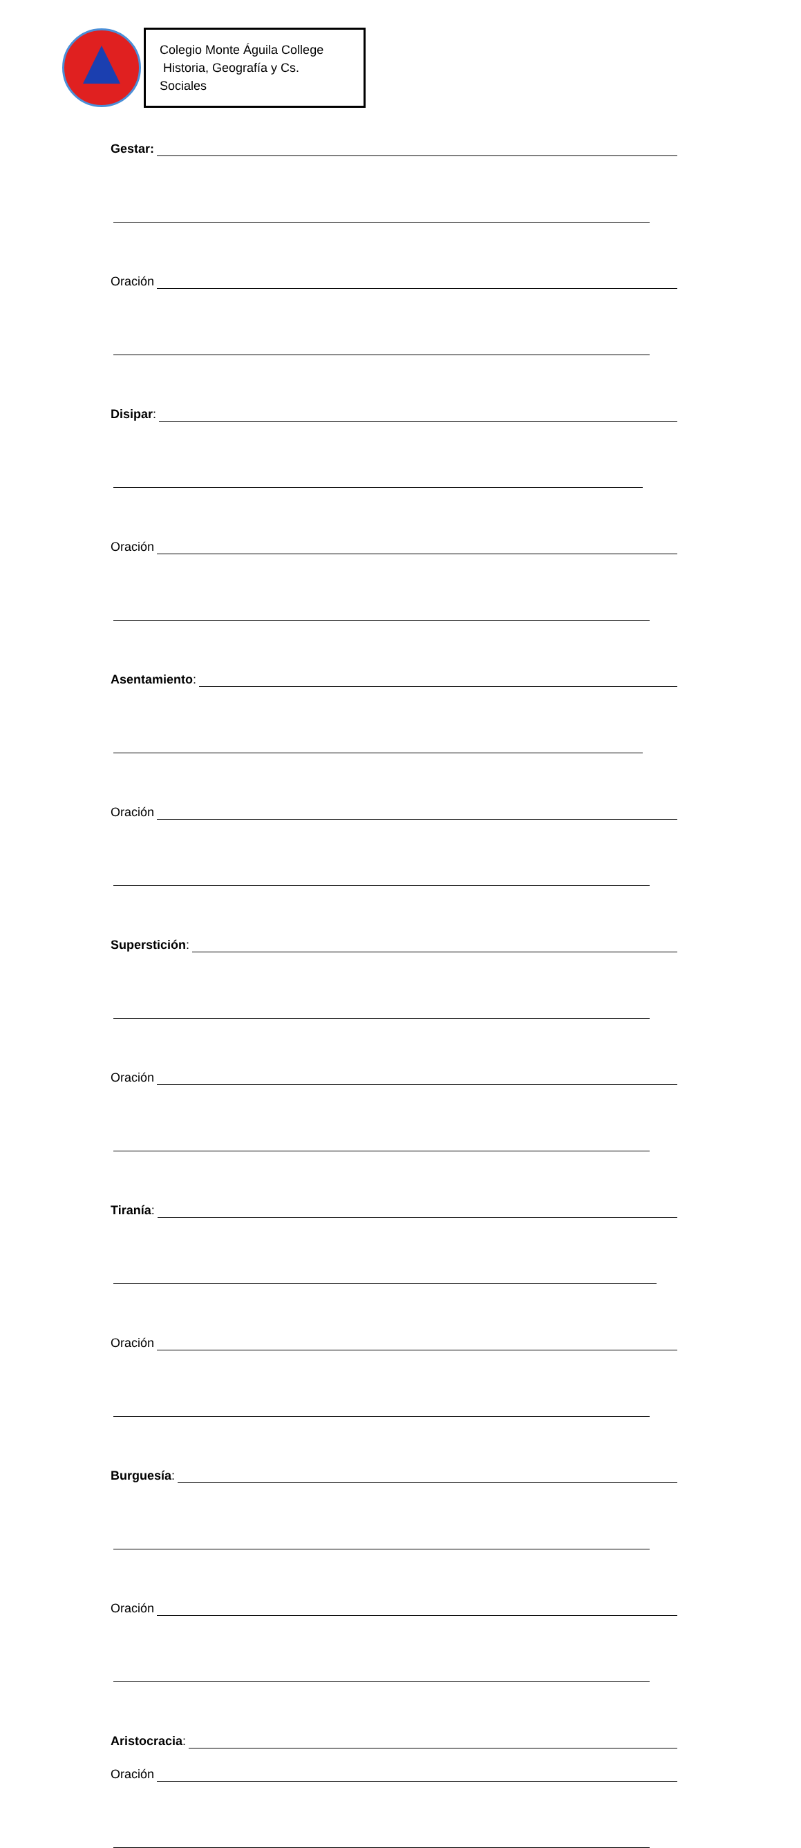Colegio Monte Águila College
Historia, Geografía y Cs. Sociales
Gestar:
Oración
Disipar:
Oración
Asentamiento:
Oración
Superstición:
Oración
Tiranía:
Oración
Burguesía:
Oración
Aristocracia:
Oración